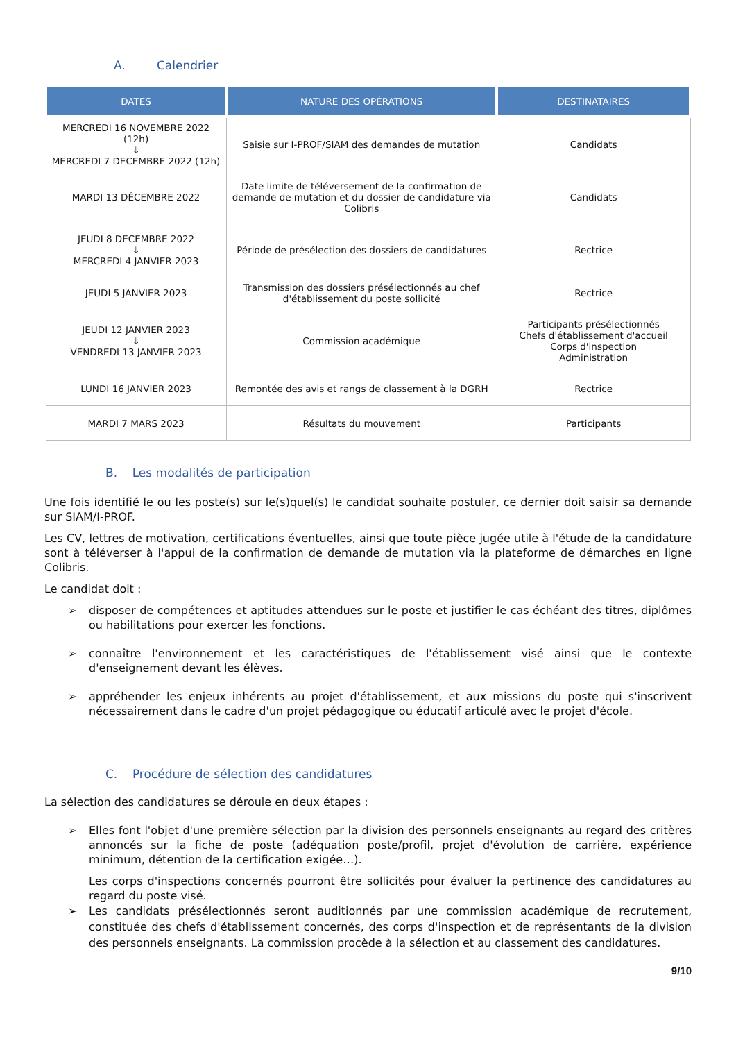A. Calendrier
| DATES | NATURE DES OPÉRATIONS | DESTINATAIRES |
| --- | --- | --- |
| MERCREDI 16 NOVEMBRE 2022 (12h) ⇓ MERCREDI 7 DECEMBRE 2022 (12h) | Saisie sur I-PROF/SIAM des demandes de mutation | Candidats |
| MARDI 13 DÉCEMBRE 2022 | Date limite de téléversement de la confirmation de demande de mutation et du dossier de candidature via Colibris | Candidats |
| JEUDI 8 DECEMBRE 2022 ⇓ MERCREDI 4 JANVIER 2023 | Période de présélection des dossiers de candidatures | Rectrice |
| JEUDI 5 JANVIER 2023 | Transmission des dossiers présélectionnés au chef d'établissement du poste sollicité | Rectrice |
| JEUDI 12 JANVIER 2023 ⇓ VENDREDI 13 JANVIER 2023 | Commission académique | Participants présélectionnés Chefs d'établissement d'accueil Corps d'inspection Administration |
| LUNDI 16 JANVIER 2023 | Remontée des avis et rangs de classement à la DGRH | Rectrice |
| MARDI 7 MARS 2023 | Résultats du mouvement | Participants |
B. Les modalités de participation
Une fois identifié le ou les poste(s) sur le(s)quel(s) le candidat souhaite postuler, ce dernier doit saisir sa demande sur SIAM/I-PROF.
Les CV, lettres de motivation, certifications éventuelles, ainsi que toute pièce jugée utile à l'étude de la candidature sont à téléverser à l'appui de la confirmation de demande de mutation via la plateforme de démarches en ligne Colibris.
Le candidat doit :
➢ disposer de compétences et aptitudes attendues sur le poste et justifier le cas échéant des titres, diplômes ou habilitations pour exercer les fonctions.
➢ connaître l'environnement et les caractéristiques de l'établissement visé ainsi que le contexte d'enseignement devant les élèves.
➢ appréhender les enjeux inhérents au projet d'établissement, et aux missions du poste qui s'inscrivent nécessairement dans le cadre d'un projet pédagogique ou éducatif articulé avec le projet d'école.
C. Procédure de sélection des candidatures
La sélection des candidatures se déroule en deux étapes :
➢ Elles font l'objet d'une première sélection par la division des personnels enseignants au regard des critères annoncés sur la fiche de poste (adéquation poste/profil, projet d'évolution de carrière, expérience minimum, détention de la certification exigée…).
Les corps d'inspections concernés pourront être sollicités pour évaluer la pertinence des candidatures au regard du poste visé.
➢ Les candidats présélectionnés seront auditionnés par une commission académique de recrutement, constituée des chefs d'établissement concernés, des corps d'inspection et de représentants de la division des personnels enseignants. La commission procède à la sélection et au classement des candidatures.
9/10